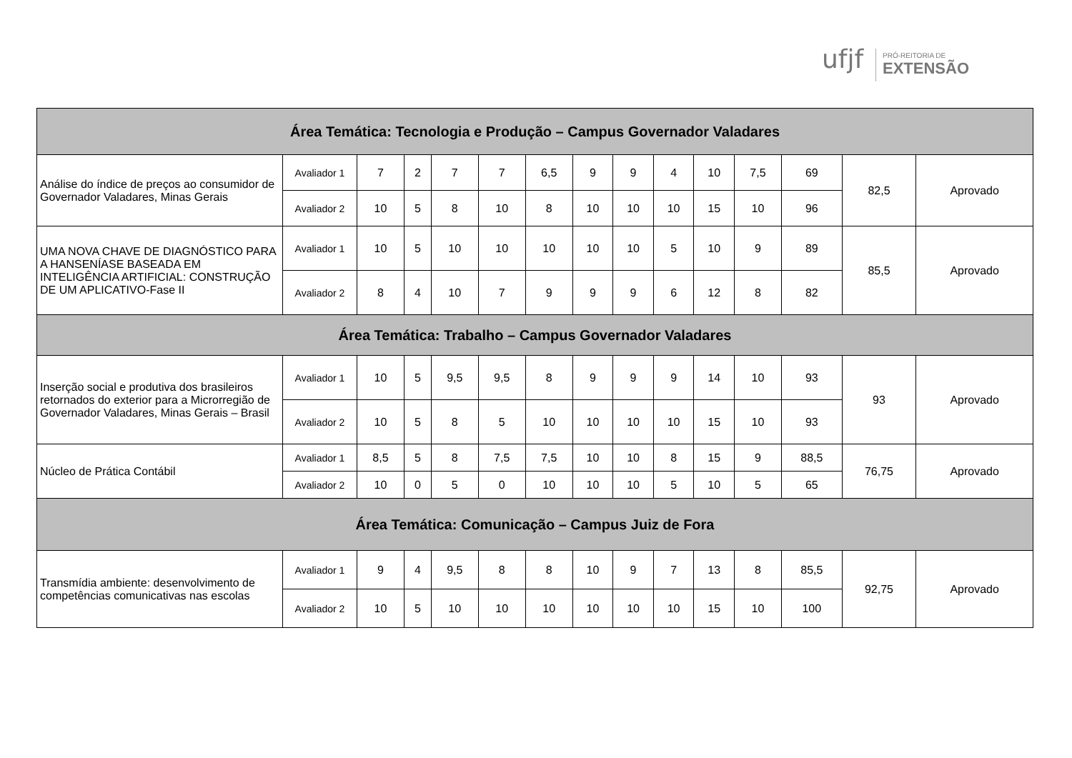ufjf
PRÓ-REITORIA DE
EXTENSÃO
| Área Temática: Tecnologia e Produção – Campus Governador Valadares | | | | | | | | | | | | | | |
| --- | --- | --- | --- | --- | --- | --- | --- | --- | --- | --- | --- | --- | --- | --- |
| Análise do índice de preços ao consumidor de Governador Valadares, Minas Gerais | Avaliador 1 | 7 | 2 | 7 | 7 | 6,5 | 9 | 9 | 4 | 10 | 7,5 | 69 | 82,5 | Aprovado |
| | Avaliador 2 | 10 | 5 | 8 | 10 | 8 | 10 | 10 | 10 | 15 | 10 | 96 | | |
| UMA NOVA CHAVE DE DIAGNÓSTICO PARA A HANSENÍASE BASEADA EM INTELIGÊNCIA ARTIFICIAL: CONSTRUÇÃO DE UM APLICATIVO-Fase II | Avaliador 1 | 10 | 5 | 10 | 10 | 10 | 10 | 10 | 5 | 10 | 9 | 89 | 85,5 | Aprovado |
| | Avaliador 2 | 8 | 4 | 10 | 7 | 9 | 9 | 9 | 6 | 12 | 8 | 82 | | |
| Área Temática: Trabalho – Campus Governador Valadares | | | | | | | | | | | | | | |
| Inserção social e produtiva dos brasileiros retornados do exterior para a Microrregião de Governador Valadares, Minas Gerais – Brasil | Avaliador 1 | 10 | 5 | 9,5 | 9,5 | 8 | 9 | 9 | 9 | 14 | 10 | 93 | 93 | Aprovado |
| | Avaliador 2 | 10 | 5 | 8 | 5 | 10 | 10 | 10 | 10 | 15 | 10 | 93 | | |
| Núcleo de Prática Contábil | Avaliador 1 | 8,5 | 5 | 8 | 7,5 | 7,5 | 10 | 10 | 8 | 15 | 9 | 88,5 | 76,75 | Aprovado |
| | Avaliador 2 | 10 | 0 | 5 | 0 | 10 | 10 | 10 | 5 | 10 | 5 | 65 | | |
| Área Temática: Comunicação – Campus Juiz de Fora | | | | | | | | | | | | | | |
| Transmídia ambiente: desenvolvimento de competências comunicativas nas escolas | Avaliador 1 | 9 | 4 | 9,5 | 8 | 8 | 10 | 9 | 7 | 13 | 8 | 85,5 | 92,75 | Aprovado |
| | Avaliador 2 | 10 | 5 | 10 | 10 | 10 | 10 | 10 | 10 | 15 | 10 | 100 | | |